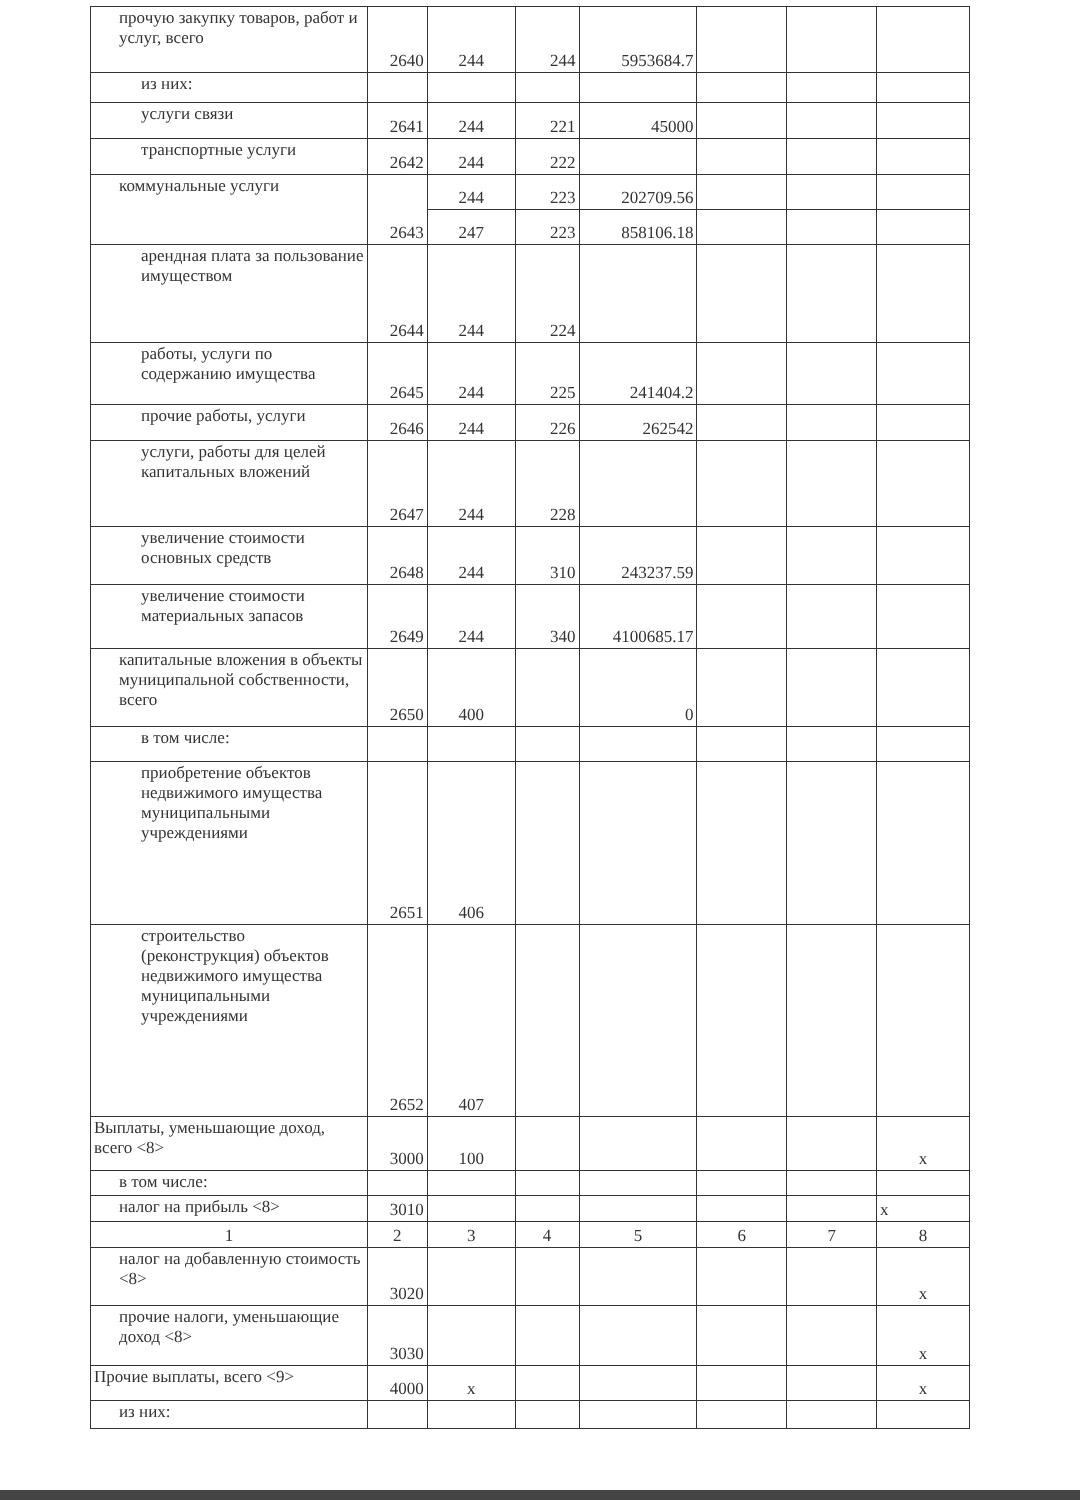| прочую закупку товаров, работ и услуг, всего | 2640 | 244 | 244 | 5953684.7 | | | |
| из них: | | | | | | | |
| услуги связи | 2641 | 244 | 221 | 45000 | | | |
| транспортные услуги | 2642 | 244 | 222 | | | | |
| коммунальные услуги | 2643 | 244 | 223 | 202709.56 | | | |
| | | 247 | 223 | 858106.18 | | | |
| арендная плата за пользование имуществом | 2644 | 244 | 224 | | | | |
| работы, услуги по содержанию имущества | 2645 | 244 | 225 | 241404.2 | | | |
| прочие работы, услуги | 2646 | 244 | 226 | 262542 | | | |
| услуги, работы для целей капитальных вложений | 2647 | 244 | 228 | | | | |
| увеличение стоимости основных средств | 2648 | 244 | 310 | 243237.59 | | | |
| увеличение стоимости материальных запасов | 2649 | 244 | 340 | 4100685.17 | | | |
| капитальные вложения в объекты муниципальной собственности, всего | 2650 | 400 | | 0 | | | |
| в том числе: | | | | | | | |
| приобретение объектов недвижимого имущества муниципальными учреждениями | 2651 | 406 | | | | | |
| строительство (реконструкция) объектов недвижимого имущества муниципальными учреждениями | 2652 | 407 | | | | | |
| Выплаты, уменьшающие доход, всего <8> | 3000 | 100 | | | | | x |
| в том числе: | | | | | | | |
| налог на прибыль <8> | 3010 | | | | | | x |
| 1 | 2 | 3 | 4 | 5 | 6 | 7 | 8 |
| налог на добавленную стоимость <8> | 3020 | | | | | | x |
| прочие налоги, уменьшающие доход <8> | 3030 | | | | | | x |
| Прочие выплаты, всего <9> | 4000 | x | | | | | x |
| из них: | | | | | | | |